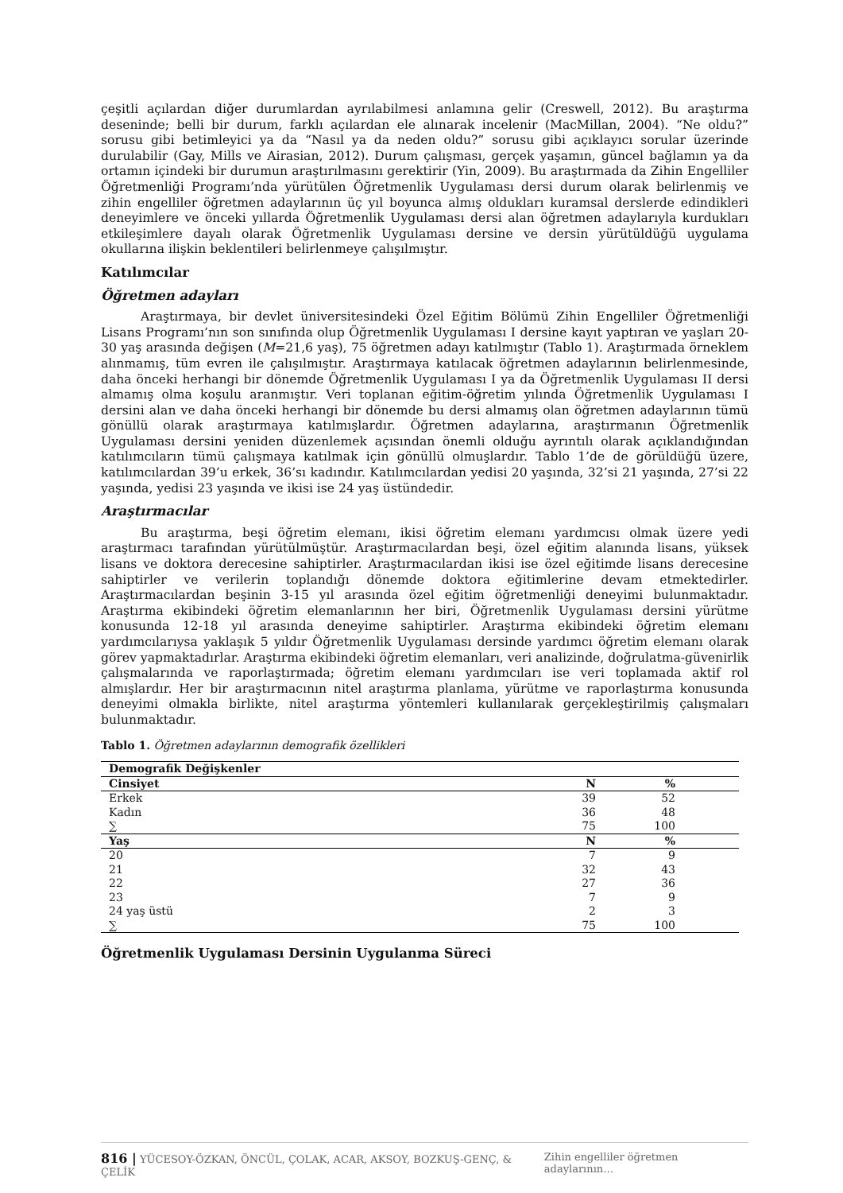çeşitli açılardan diğer durumlardan ayrılabilmesi anlamına gelir (Creswell, 2012). Bu araştırma deseninde; belli bir durum, farklı açılardan ele alınarak incelenir (MacMillan, 2004). “Ne oldu?” sorusu gibi betimleyici ya da “Nasıl ya da neden oldu?” sorusu gibi açıklayıcı sorular üzerinde durulabilir (Gay, Mills ve Airasian, 2012). Durum çalışması, gerçek yaşamın, güncel bağlamın ya da ortamın içindeki bir durumun araştırılmasını gerektirir (Yin, 2009). Bu araştırmada da Zihin Engelliler Öğretmenliği Programı’nda yürütülen Öğretmenlik Uygulaması dersi durum olarak belirlenmiş ve zihin engelliler öğretmen adaylarının üç yıl boyunca almış oldukları kuramsal derslerde edindikleri deneyimlere ve önceki yıllarda Öğretmenlik Uygulaması dersi alan öğretmen adaylarıyla kurdukları etkileşimlere dayalı olarak Öğretmenlik Uygulaması dersine ve dersin yürütüldüğü uygulama okullarına ilişkin beklentileri belirlenmeye çalışılmıştır.
Katılımcılar
Öğretmen adayları
Araştırmaya, bir devlet üniversitesindeki Özel Eğitim Bölümü Zihin Engelliler Öğretmenliği Lisans Programı’nın son sınıfında olup Öğretmenlik Uygulaması I dersine kayıt yaptıran ve yaşları 20-30 yaş arasında değişen (M=21,6 yaş), 75 öğretmen adayı katılmıştır (Tablo 1). Araştırmada örneklem alınmamış, tüm evren ile çalışılmıştır. Araştırmaya katılacak öğretmen adaylarının belirlenmesinde, daha önceki herhangi bir dönemde Öğretmenlik Uygulaması I ya da Öğretmenlik Uygulaması II dersi almamış olma koşulu aranmıştır. Veri toplanan eğitim-öğretim yılında Öğretmenlik Uygulaması I dersini alan ve daha önceki herhangi bir dönemde bu dersi almamış olan öğretmen adaylarının tümü gönüllü olarak araştırmaya katılmışlardır. Öğretmen adaylarına, araştırmanın Öğretmenlik Uygulaması dersini yeniden düzenlemek açısından önemli olduğu ayrıntılı olarak açıklandığından katılımcıların tümü çalışmaya katılmak için gönüllü olmuşlardır. Tablo 1’de de görüldüğü üzere, katılımcılardan 39’u erkek, 36’sı kadındır. Katılımcılardan yedisi 20 yaşında, 32’si 21 yaşında, 27’si 22 yaşında, yedisi 23 yaşında ve ikisi ise 24 yaş üstündedir.
Araştırmacılar
Bu araştırma, beşi öğretim elemanı, ikisi öğretim elemanı yardımcısı olmak üzere yedi araştırmacı tarafından yürütülmüştür. Araştırmacılardan beşi, özel eğitim alanında lisans, yüksek lisans ve doktora derecesine sahiptirler. Araştırmacılardan ikisi ise özel eğitimde lisans derecesine sahiptirler ve verilerin toplandığı dönemde doktora eğitimlerine devam etmektedirler. Araştırmacılardan beşinin 3-15 yıl arasında özel eğitim öğretmenliği deneyimi bulunmaktadır. Araştırma ekibindeki öğretim elemanlarının her biri, Öğretmenlik Uygulaması dersini yürütme konusunda 12-18 yıl arasında deneyime sahiptirler. Araştırma ekibindeki öğretim elemanı yardımcılarıysa yaklaşık 5 yıldır Öğretmenlik Uygulaması dersinde yardımcı öğretim elemanı olarak görev yapmaktadırlar. Araştırma ekibindeki öğretim elemanları, veri analizinde, doğrulatma-güvenirlik çalışmalarında ve raporlaştırmada; öğretim elemanı yardımcıları ise veri toplamada aktif rol almışlardır. Her bir araştırmacının nitel araştırma planlama, yürütme ve raporlaştırma konusunda deneyimi olmakla birlikte, nitel araştırma yöntemleri kullanılarak gerçekleştirilmiş çalışmaları bulunmaktadır.
Tablo 1. Öğretmen adaylarının demografik özellikleri
| Demografik Değişkenler | | |
| --- | --- | --- |
| Cinsiyet | N | % |
| Erkek | 39 | 52 |
| Kadın | 36 | 48 |
| ∑ | 75 | 100 |
| Yaş | N | % |
| 20 | 7 | 9 |
| 21 | 32 | 43 |
| 22 | 27 | 36 |
| 23 | 7 | 9 |
| 24 yaş üstü | 2 | 3 |
| ∑ | 75 | 100 |
Öğretmenlik Uygulaması Dersinin Uygulanma Süreci
816 | YÜCESOY-ÖZKAN, ÖNCÜL, ÇOLAK, ACAR, AKSOY, BOZKUŞ-GENÇ, & ÇELİK Zihin engelliler öğretmen adaylarının…